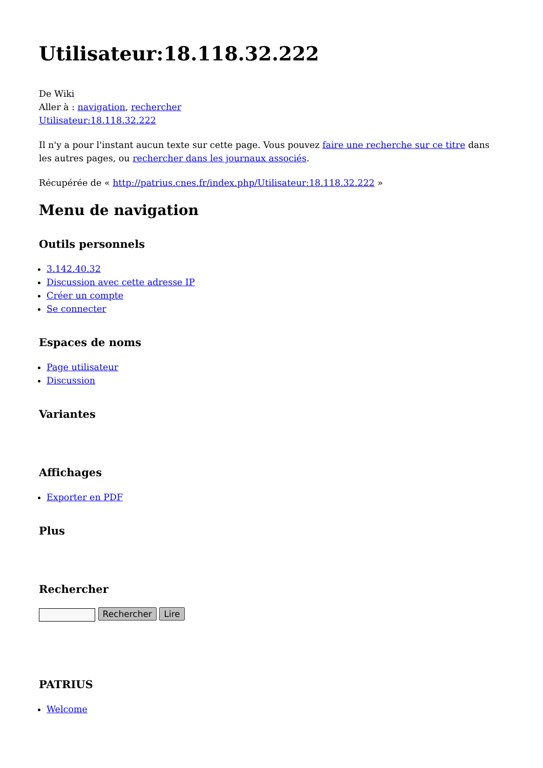Utilisateur:18.118.32.222
De Wiki
Aller à : navigation, rechercher
Utilisateur:18.118.32.222
Il n'y a pour l'instant aucun texte sur cette page. Vous pouvez faire une recherche sur ce titre dans les autres pages, ou rechercher dans les journaux associés.
Récupérée de « http://patrius.cnes.fr/index.php/Utilisateur:18.118.32.222 »
Menu de navigation
Outils personnels
3.142.40.32
Discussion avec cette adresse IP
Créer un compte
Se connecter
Espaces de noms
Page utilisateur
Discussion
Variantes
Affichages
Exporter en PDF
Plus
Rechercher
Rechercher Lire
PATRIUS
Welcome